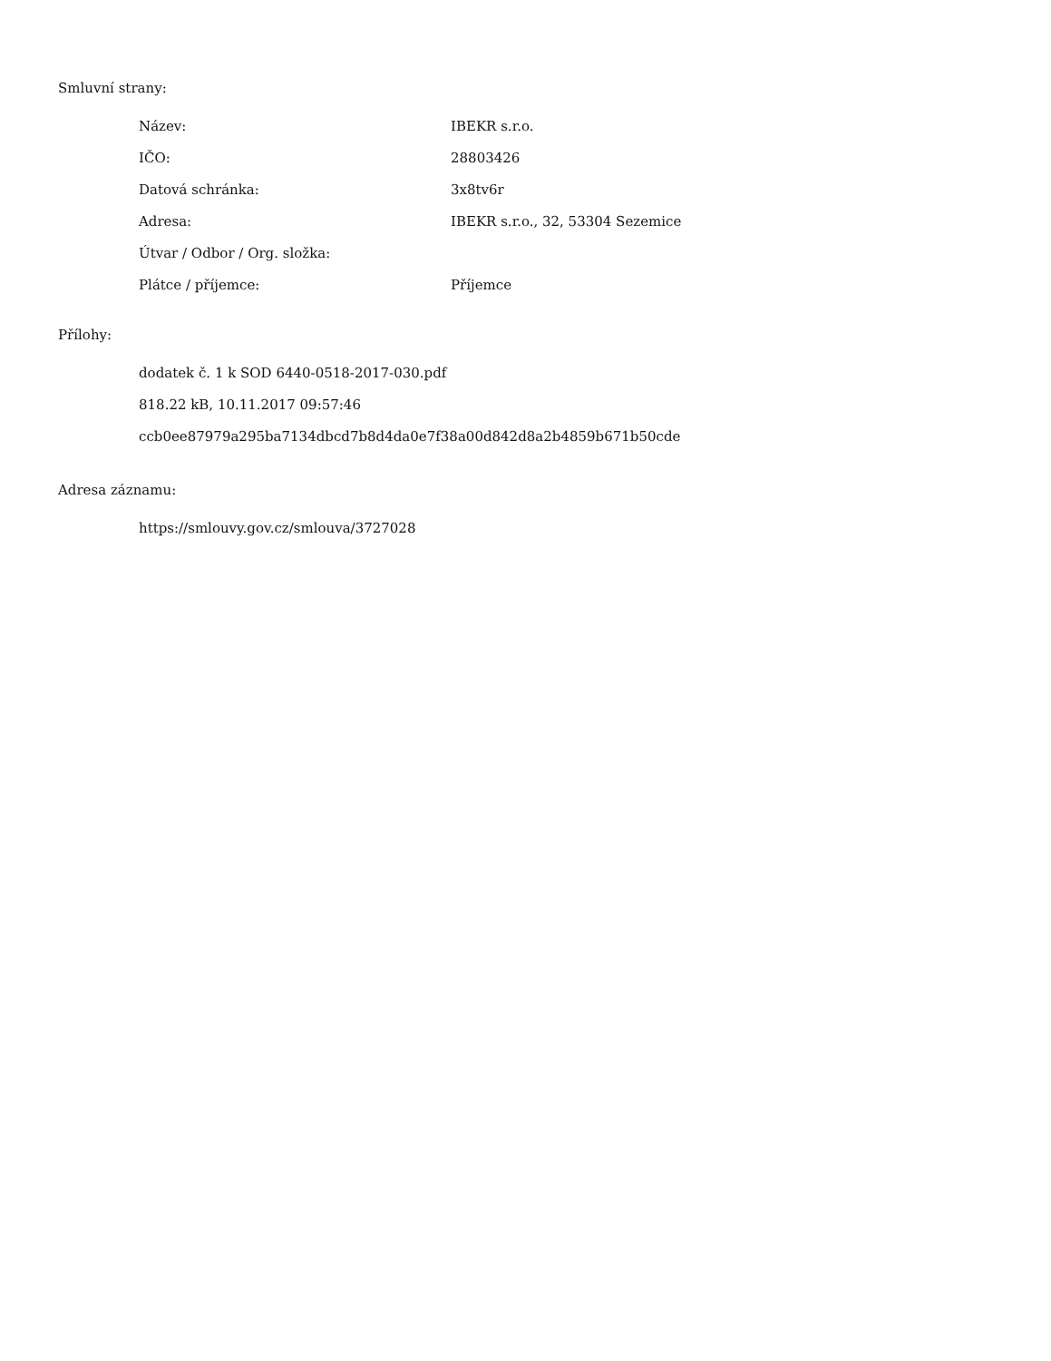Smluvní strany:
| Název: | IBEKR s.r.o. |
| IČO: | 28803426 |
| Datová schránka: | 3x8tv6r |
| Adresa: | IBEKR s.r.o., 32, 53304 Sezemice |
| Útvar / Odbor / Org. složka: | |
| Plátce / příjemce: | Příjemce |
Přílohy:
dodatek č. 1 k SOD 6440-0518-2017-030.pdf
818.22 kB, 10.11.2017 09:57:46
ccb0ee87979a295ba7134dbcd7b8d4da0e7f38a00d842d8a2b4859b671b50cde
Adresa záznamu:
https://smlouvy.gov.cz/smlouva/3727028